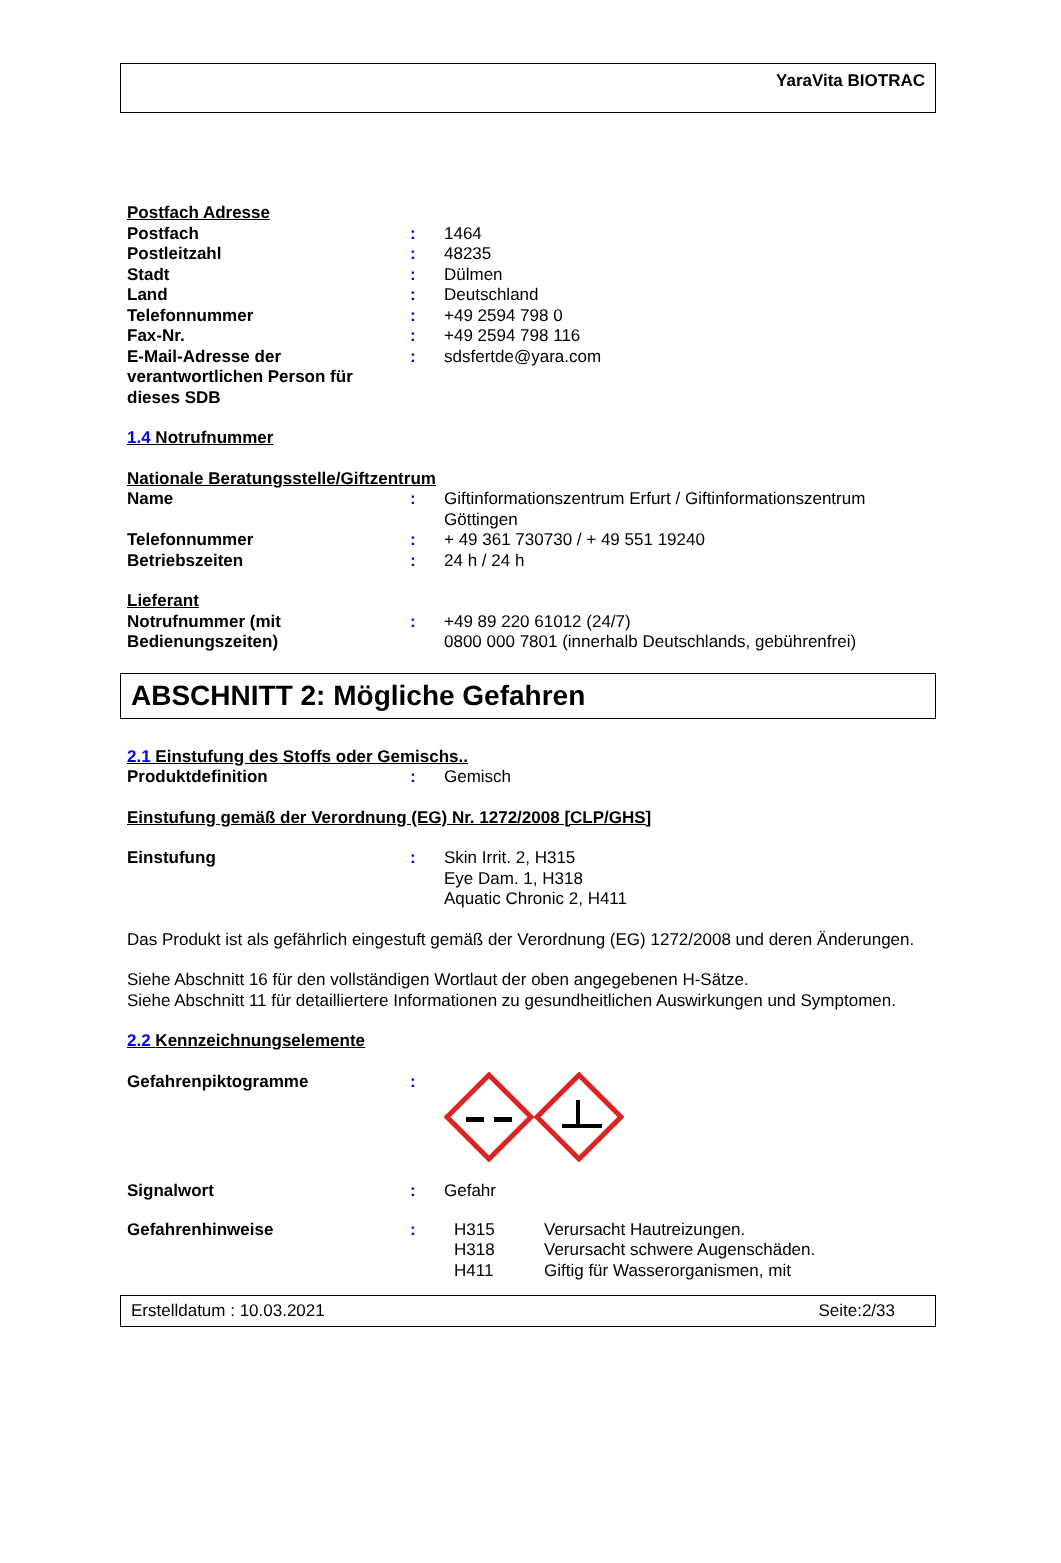YaraVita BIOTRAC
Postfach Adresse
Postfach : 1464
Postleitzahl : 48235
Stadt : Dülmen
Land : Deutschland
Telefonnummer : +49 2594 798 0
Fax-Nr. : +49 2594 798 116
E-Mail-Adresse der verantwortlichen Person für dieses SDB
: sdsfertde@yara.com
1.4 Notrufnummer
Nationale Beratungsstelle/Giftzentrum
Name : Giftinformationszentrum Erfurt / Giftinformationszentrum Göttingen
Telefonnummer : + 49 361 730730 / + 49 551 19240
Betriebszeiten : 24 h / 24 h
Lieferant
Notrufnummer (mit Bedienungszeiten)
: +49 89 220 61012 (24/7)
0800 000 7801 (innerhalb Deutschlands, gebührenfrei)
ABSCHNITT 2: Mögliche Gefahren
2.1 Einstufung des Stoffs oder Gemischs..
Produktdefinition : Gemisch
Einstufung gemäß der Verordnung (EG) Nr. 1272/2008 [CLP/GHS]
Einstufung : Skin Irrit. 2, H315
Eye Dam. 1, H318
Aquatic Chronic 2, H411
Das Produkt ist als gefährlich eingestuft gemäß der Verordnung (EG) 1272/2008 und deren Änderungen.
Siehe Abschnitt 16 für den vollständigen Wortlaut der oben angegebenen H-Sätze.
Siehe Abschnitt 11 für detailliertere Informationen zu gesundheitlichen Auswirkungen und Symptomen.
2.2 Kennzeichnungselemente
Gefahrenpiktogramme :
Signalwort : Gefahr
Gefahrenhinweise : H315 Verursacht Hautreizungen.
H318 Verursacht schwere Augenschäden.
H411 Giftig für Wasserorganismen, mit
Erstelldatum : 10.03.2021 Seite:2/33